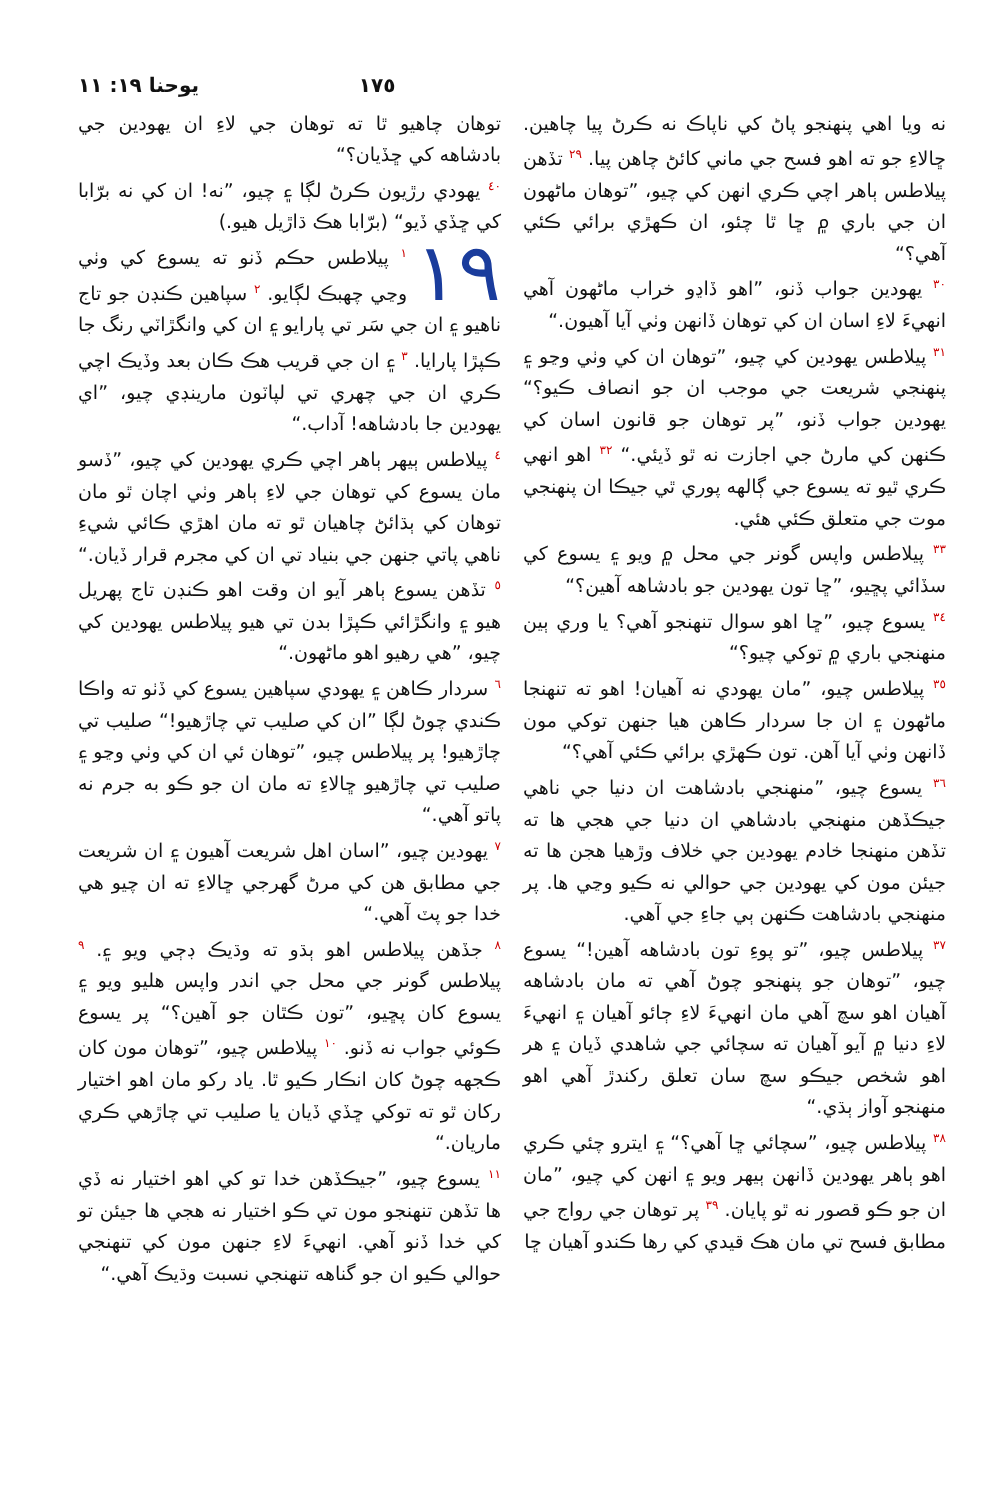١٧٥ يوحنا ١٩: ١١
نه ويا اهي پنهنجو پاڻ کي ناپاڪ نه ڪرڻ پيا چاهين. ڇالاءِ جو ته اهو فسح جي ماني کائڻ چاهن پيا. <sup>٢٩</sup> تڏهن پيلاطس ٻاهر اچي ڪري انهن کي چيو، ”توهان ماڻهون ان جي باري ۾ ڇا ٿا چئو، ان ڪهڙي برائي ڪئي آهي؟“
<sup>٣٠</sup> يهودين جواب ڏنو، ”اهو ڏاڍو خراب ماڻهون آهي انهيءَ لاءِ اسان ان کي توهان ڏانهن وٺي آيا آهيون.“
<sup>٣١</sup> پيلاطس يهودين کي چيو، ”توهان ان کي وٺي وڃو ۽ پنهنجي شريعت جي موجب ان جو انصاف ڪيو؟“ يهودين جواب ڏنو، ”پر توهان جو قانون اسان کي ڪنهن کي مارڻ جي اجازت نه ٿو ڏيئي.“ <sup>٣٢</sup> اهو انهي ڪري ٿيو ته يسوع جي ڳالهه پوري ٿي جيڪا ان پنهنجي موت جي متعلق ڪئي هئي.
<sup>٣٣</sup> پيلاطس واپس گونر جي محل ۾ ويو ۽ يسوع کي سڏائي پڇيو، ”ڇا تون يهودين جو بادشاهه آهين؟“
<sup>٣٤</sup> يسوع چيو، ”ڇا اهو سوال تنهنجو آهي؟ يا وري ٻين منهنجي باري ۾ توکي چيو؟“
<sup>٣٥</sup> پيلاطس چيو، ”مان يهودي نه آهيان! اهو ته تنهنجا ماڻهون ۽ ان جا سردار ڪاهن هيا جنهن توکي مون ڏانهن وٺي آيا آهن. تون ڪهڙي برائي ڪئي آهي؟“
<sup>٣٦</sup> يسوع چيو، ”منهنجي بادشاهت ان دنيا جي ناهي جيڪڏهن منهنجي بادشاهي ان دنيا جي هجي ها ته تڏهن منهنجا خادم يهودين جي خلاف وڙهيا هجن ها ته جيئن مون کي يهودين جي حوالي نه ڪيو وڃي ها. پر منهنجي بادشاهت ڪنهن ٻي جاءِ جي آهي.
<sup>٣٧</sup> پيلاطس چيو، ”تو پوءِ تون بادشاهه آهين!“ يسوع چيو، ”توهان جو پنهنجو چوڻ آهي ته مان بادشاهه آهيان اهو سچ آهي مان انهيءَ لاءِ ڄائو آهيان ۽ انهيءَ لاءِ دنيا ۾ آيو آهيان ته سچائي جي شاهدي ڏيان ۽ هر اهو شخص جيڪو سچ سان تعلق رکندڙ آهي اهو منهنجو آواز ٻڌي.“
<sup>٣٨</sup> پيلاطس چيو، ”سچائي ڇا آهي؟“ ۽ ايترو چئي ڪري اهو ٻاهر يهودين ڏانهن ٻيهر ويو ۽ انهن کي چيو، ”مان ان جو ڪو قصور نه ٿو پايان. <sup>٣٩</sup> پر توهان جي رواج جي مطابق فسح تي مان هڪ قيدي کي رها ڪندو آهيان ڇا
توهان چاهيو ٿا ته توهان جي لاءِ ان يهودين جي بادشاهه کي ڇڏيان؟“
<sup>٤٠</sup> يهودي رڙيون ڪرڻ لڳا ۽ چيو، ”نه! ان کي نه برّابا کي ڇڏي ڏيو“ (برّابا هڪ ڌاڙيل هيو.)
١٩<sup>١</sup> پيلاطس حڪم ڏنو ته يسوع کي وٺي وڃي چهبڪ لڳايو. <sup>٢</sup> سپاهين ڪنڊن جو تاج ناهيو ۽ ان جي سَر تي پارايو ۽ ان کي وانگڙاٽي رنگ جا ڪپڙا پارايا. <sup>٣</sup> ۽ ان جي قريب هڪ ڪان بعد وڏيڪ اچي ڪري ان جي چهري تي لپاٽون مارينڊي چيو، ”اي يهودين جا بادشاهه! آداب.“
<sup>٤</sup> پيلاطس ٻيهر ٻاهر اچي ڪري يهودين کي چيو، ”ڏسو مان يسوع کي توهان جي لاءِ ٻاهر وٺي اچان ٿو مان توهان کي ٻڌائڻ چاهيان ٿو ته مان اهڙي ڪائي شيءِ ناهي پاتي جنهن جي بنياد تي ان کي مجرم قرار ڏيان.“ <sup>٥</sup> تڏهن يسوع ٻاهر آيو ان وقت اهو ڪنڊن تاج پهريل هيو ۽ وانگڙائي ڪپڙا بدن تي هيو پيلاطس يهودين کي چيو، ”هي رهيو اهو ماڻهون.“
<sup>٦</sup> سردار ڪاهن ۽ يهودي سپاهين يسوع کي ڏٺو ته واڪا ڪندي چوڻ لڳا ”ان کي صليب تي چاڙهيو!“ صليب تي چاڙهيو! پر پيلاطس چيو، ”توهان ئي ان کي وٺي وڃو ۽ صليب تي چاڙهيو ڇالاءِ ته مان ان جو ڪو به جرم نه پاتو آهي.“
<sup>٧</sup> يهودين چيو، ”اسان اهل شريعت آهيون ۽ ان شريعت جي مطابق هن کي مرڻ گهرجي ڇالاءِ ته ان چيو هي خدا جو پٽ آهي.“
<sup>٨</sup> جڏهن پيلاطس اهو ٻڌو ته وڌيڪ ڊڄي ويو ۽. <sup>٩</sup> پيلاطس گونر جي محل جي اندر واپس هليو ويو ۽ يسوع کان پڇيو، ”تون ڪٿان جو آهين؟“ پر يسوع ڪوئي جواب نه ڏنو. <sup>١٠</sup> پيلاطس چيو، ”توهان مون کان ڪجهه چوڻ کان انڪار ڪيو ٿا. ياد رکو مان اهو اختيار رکان ٿو ته توکي ڇڏي ڏيان يا صليب تي چاڙهي ڪري ماريان.“
<sup>١١</sup> يسوع چيو، ”جيڪڏهن خدا تو کي اهو اختيار نه ڏي ها تڏهن تنهنجو مون تي ڪو اختيار نه هجي ها جيئن تو کي خدا ڏنو آهي. انهيءَ لاءِ جنهن مون کي تنهنجي حوالي ڪيو ان جو گناهه تنهنجي نسبت وڌيڪ آهي.“